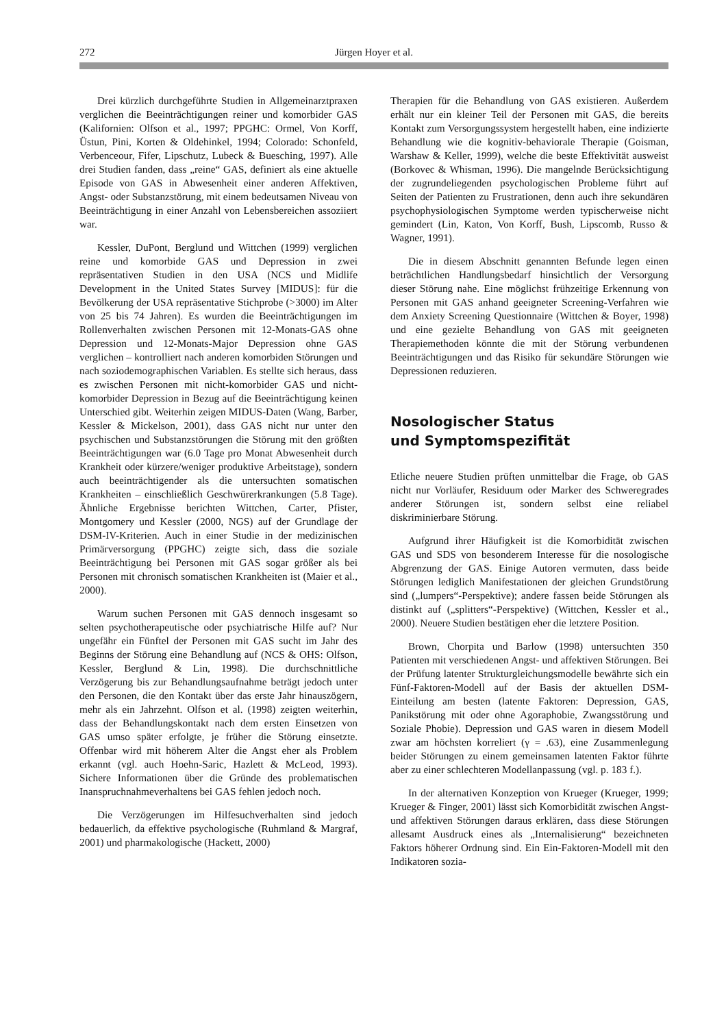272 Jürgen Hoyer et al.
Drei kürzlich durchgeführte Studien in Allgemeinarztpraxen verglichen die Beeinträchtigungen reiner und komorbider GAS (Kalifornien: Olfson et al., 1997; PPGHC: Ormel, Von Korff, Üstun, Pini, Korten & Oldehinkel, 1994; Colorado: Schonfeld, Verbenceour, Fifer, Lipschutz, Lubeck & Buesching, 1997). Alle drei Studien fanden, dass „reine“ GAS, definiert als eine aktuelle Episode von GAS in Abwesenheit einer anderen Affektiven, Angst- oder Substanzstörung, mit einem bedeutsamen Niveau von Beeinträchtigung in einer Anzahl von Lebensbereichen assoziiert war.
Kessler, DuPont, Berglund und Wittchen (1999) verglichen reine und komorbide GAS und Depression in zwei repräsentativen Studien in den USA (NCS und Midlife Development in the United States Survey [MIDUS]: für die Bevölkerung der USA repräsentative Stichprobe (>3000) im Alter von 25 bis 74 Jahren). Es wurden die Beeinträchtigungen im Rollenverhalten zwischen Personen mit 12-Monats-GAS ohne Depression und 12-Monats-Major Depression ohne GAS verglichen – kontrolliert nach anderen komorbiden Störungen und nach soziodemographischen Variablen. Es stellte sich heraus, dass es zwischen Personen mit nicht-komorbider GAS und nicht-komorbider Depression in Bezug auf die Beeinträchtigung keinen Unterschied gibt. Weiterhin zeigen MIDUS-Daten (Wang, Barber, Kessler & Mickelson, 2001), dass GAS nicht nur unter den psychischen und Substanzstörungen die Störung mit den größten Beeinträchtigungen war (6.0 Tage pro Monat Abwesenheit durch Krankheit oder kürzere/weniger produktive Arbeitstage), sondern auch beeinträchtigender als die untersuchten somatischen Krankheiten – einschließlich Geschwürerkrankungen (5.8 Tage). Ähnliche Ergebnisse berichten Wittchen, Carter, Pfister, Montgomery und Kessler (2000, NGS) auf der Grundlage der DSM-IV-Kriterien. Auch in einer Studie in der medizinischen Primärversorgung (PPGHC) zeigte sich, dass die soziale Beeinträchtigung bei Personen mit GAS sogar größer als bei Personen mit chronisch somatischen Krankheiten ist (Maier et al., 2000).
Warum suchen Personen mit GAS dennoch insgesamt so selten psychotherapeutische oder psychiatrische Hilfe auf? Nur ungefähr ein Fünftel der Personen mit GAS sucht im Jahr des Beginns der Störung eine Behandlung auf (NCS & OHS: Olfson, Kessler, Berglund & Lin, 1998). Die durchschnittliche Verzögerung bis zur Behandlungsaufnahme beträgt jedoch unter den Personen, die den Kontakt über das erste Jahr hinauszögern, mehr als ein Jahrzehnt. Olfson et al. (1998) zeigten weiterhin, dass der Behandlungskontakt nach dem ersten Einsetzen von GAS umso später erfolgte, je früher die Störung einsetzte. Offenbar wird mit höherem Alter die Angst eher als Problem erkannt (vgl. auch Hoehn-Saric, Hazlett & McLeod, 1993). Sichere Informationen über die Gründe des problematischen Inanspruchnahmeverhaltens bei GAS fehlen jedoch noch.
Die Verzögerungen im Hilfesuchverhalten sind jedoch bedauerlich, da effektive psychologische (Ruhmland & Margraf, 2001) und pharmakologische (Hackett, 2000)
Therapien für die Behandlung von GAS existieren. Außerdem erhält nur ein kleiner Teil der Personen mit GAS, die bereits Kontakt zum Versorgungssystem hergestellt haben, eine indizierte Behandlung wie die kognitiv-behaviorale Therapie (Goisman, Warshaw & Keller, 1999), welche die beste Effektivität ausweist (Borkovec & Whisman, 1996). Die mangelnde Berücksichtigung der zugrundeliegenden psychologischen Probleme führt auf Seiten der Patienten zu Frustrationen, denn auch ihre sekundären psychophysiologischen Symptome werden typischerweise nicht gemindert (Lin, Katon, Von Korff, Bush, Lipscomb, Russo & Wagner, 1991).
Die in diesem Abschnitt genannten Befunde legen einen beträchtlichen Handlungsbedarf hinsichtlich der Versorgung dieser Störung nahe. Eine möglichst frühzeitige Erkennung von Personen mit GAS anhand geeigneter Screening-Verfahren wie dem Anxiety Screening Questionnaire (Wittchen & Boyer, 1998) und eine gezielte Behandlung von GAS mit geeigneten Therapiemethoden könnte die mit der Störung verbundenen Beeinträchtigungen und das Risiko für sekundäre Störungen wie Depressionen reduzieren.
Nosologischer Status
und Symptomspezifität
Etliche neuere Studien prüften unmittelbar die Frage, ob GAS nicht nur Vorläufer, Residuum oder Marker des Schweregrades anderer Störungen ist, sondern selbst eine reliabel diskriminierbare Störung.
Aufgrund ihrer Häufigkeit ist die Komorbidität zwischen GAS und SDS von besonderem Interesse für die nosologische Abgrenzung der GAS. Einige Autoren vermuten, dass beide Störungen lediglich Manifestationen der gleichen Grundstörung sind („lumpers“-Perspektive); andere fassen beide Störungen als distinkt auf („splitters“-Perspektive) (Wittchen, Kessler et al., 2000). Neuere Studien bestätigen eher die letztere Position.
Brown, Chorpita und Barlow (1998) untersuchten 350 Patienten mit verschiedenen Angst- und affektiven Störungen. Bei der Prüfung latenter Strukturgleichungsmodelle bewährte sich ein Fünf-Faktoren-Modell auf der Basis der aktuellen DSM-Einteilung am besten (latente Faktoren: Depression, GAS, Panikstörung mit oder ohne Agoraphobie, Zwangsstörung und Soziale Phobie). Depression und GAS waren in diesem Modell zwar am höchsten korreliert (γ = .63), eine Zusammenlegung beider Störungen zu einem gemeinsamen latenten Faktor führte aber zu einer schlechteren Modellanpassung (vgl. p. 183 f.).
In der alternativen Konzeption von Krueger (Krueger, 1999; Krueger & Finger, 2001) lässt sich Komorbidität zwischen Angst- und affektiven Störungen daraus erklären, dass diese Störungen allesamt Ausdruck eines als „Internalisierung“ bezeichneten Faktors höherer Ordnung sind. Ein Ein-Faktoren-Modell mit den Indikatoren sozia-